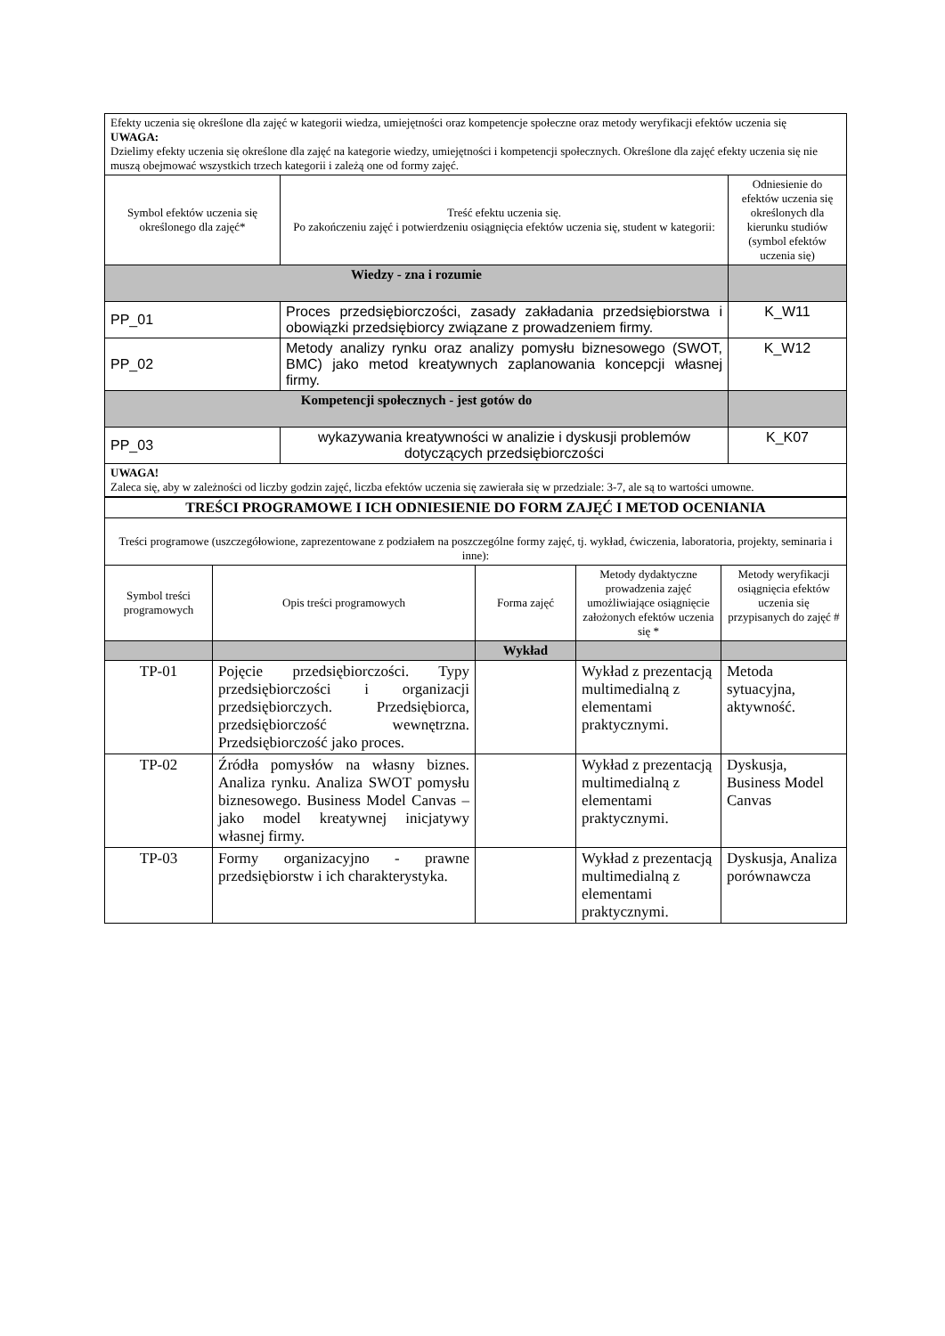| Efekty uczenia się określone dla zajęć w kategorii wiedza, umiejętności oraz kompetencje społeczne oraz metody weryfikacji efektów uczenia się UWAGA: Dzielimy efekty uczenia się określone dla zajęć na kategorie wiedzy, umiejętności i kompetencji społecznych. Określone dla zajęć efekty uczenia się nie muszą obejmować wszystkich trzech kategorii i zależą one od formy zajęć. | | |
| Symbol efektów uczenia się określonego dla zajęć* | Treść efektu uczenia się. Po zakończeniu zajęć i potwierdzeniu osiągnięcia efektów uczenia się, student w kategorii: | Odniesienie do efektów uczenia się określonych dla kierunku studiów (symbol efektów uczenia się) |
| Wiedzy - zna i rozumie | | |
| PP_01 | Proces przedsiębiorczości, zasady zakładania przedsiębiorstwa i obowiązki przedsiębiorcy związane z prowadzeniem firmy. | K_W11 |
| PP_02 | Metody analizy rynku oraz analizy pomysłu biznesowego (SWOT, BMC) jako metod kreatywnych zaplanowania koncepcji własnej firmy. | K_W12 |
| Kompetencji społecznych - jest gotów do | | |
| PP_03 | wykazywania kreatywności w analizie i dyskusji problemów dotyczących przedsiębiorczości | K_K07 |
| UWAGA! Zaleca się, aby w zależności od liczby godzin zajęć, liczba efektów uczenia się zawierała się w przedziale: 3-7, ale są to wartości umowne. | | |
| TREŚCI PROGRAMOWE I ICH ODNIESIENIE DO FORM ZAJĘĆ I METOD OCENIANIA | | | | |
| Treści programowe (uszczegółowione, zaprezentowane z podziałem na poszczególne formy zajęć, tj. wykład, ćwiczenia, laboratoria, projekty, seminaria i inne): | | | | |
| Symbol treści programowych | Opis treści programowych | Forma zajęć | Metody dydaktyczne prowadzenia zajęć umożliwiające osiągnięcie założonych efektów uczenia się * | Metody weryfikacji osiągnięcia efektów uczenia się przypisanych do zajęć # |
| | | Wykład | | |
| TP-01 | Pojęcie przedsiębiorczości. Typy przedsiębiorczości i organizacji przedsiębiorczych. Przedsiębiorca, przedsiębiorczość wewnętrzna. Przedsiębiorczość jako proces. | | Wykład z prezentacją multimedialną z elementami praktycznymi. | Metoda sytuacyjna, aktywność. |
| TP-02 | Źródła pomysłów na własny biznes. Analiza rynku. Analiza SWOT pomysłu biznesowego. Business Model Canvas – jako model kreatywnej inicjatywy własnej firmy. | | Wykład z prezentacją multimedialną z elementami praktycznymi. | Dyskusja, Business Model Canvas |
| TP-03 | Formy organizacyjno - prawne przedsiębiorstw i ich charakterystyka. | | Wykład z prezentacją multimedialną z elementami praktycznymi. | Dyskusja, Analiza porównawcza |